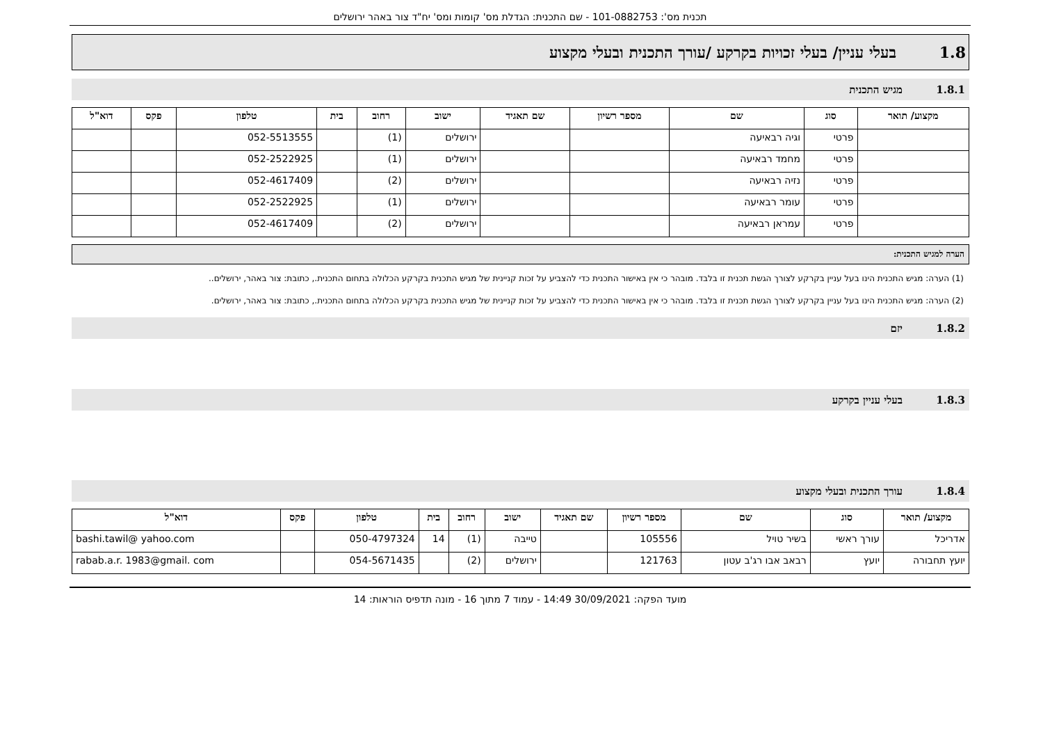תכנית מס': 101-0882753 - שם התכנית: הגדלת מס' קומות ומס' יח"ד צור באהר ירושלים
1.8 בעלי עניין/ בעלי זכויות בקרקע /עורך התכנית ובעלי מקצוע
1.8.1 מגיש התכנית
| מקצוע/ תואר | סוג | שם | מספר רשיון | שם תאגיד | ישוב | רחוב | בית | טלפון | פקס | דוא"ל |
| --- | --- | --- | --- | --- | --- | --- | --- | --- | --- | --- |
| | פרטי | וגיה רבאיעה | | | ירושלים | (1) | | 052-5513555 | | |
| | פרטי | מחמד רבאיעה | | | ירושלים | (1) | | 052-2522925 | | |
| | פרטי | נזיה רבאיעה | | | ירושלים | (2) | | 052-4617409 | | |
| | פרטי | עומר רבאיעה | | | ירושלים | (1) | | 052-2522925 | | |
| | פרטי | עמראן רבאיעה | | | ירושלים | (2) | | 052-4617409 | | |
הערה למגיש התכנית:
(1) הערה: מגיש התכנית הינו בעל עניין בקרקע לצורך הגשת תכנית זו בלבד. מובהר כי אין באישור התכנית כדי להצביע על זכות קניינית של מגיש התכנית בקרקע הכלולה בתחום התכנית., כתובת: צור באהר, ירושלים..
(2) הערה: מגיש התכנית הינו בעל עניין בקרקע לצורך הגשת תכנית זו בלבד. מובהר כי אין באישור התכנית כדי להצביע על זכות קניינית של מגיש התכנית בקרקע הכלולה בתחום התכנית., כתובת: צור באהר, ירושלים.
1.8.2 יזם
1.8.3 בעלי עניין בקרקע
1.8.4 עורך התכנית ובעלי מקצוע
| מקצוע/ תואר | סוג | שם | מספר רשיון | שם תאגיד | ישוב | רחוב | בית | טלפון | פקס | דוא"ל |
| --- | --- | --- | --- | --- | --- | --- | --- | --- | --- | --- |
| אדריכל | עורך ראשי | בשיר טויל | 105556 | | טייבה | (1) | 14 | 050-4797324 | | bashi.tawil@ yahoo.com |
| יועץ תחבורה | יועץ | רבאב אבו רג'ב עטון | 121763 | | ירושלים | (2) | | 054-5671435 | | rabab.a.r. 1983@gmail. com |
מועד הפקה: 30/09/2021 14:49 - עמוד 7 מתוך 16 - מונה תדפיס הוראות: 14